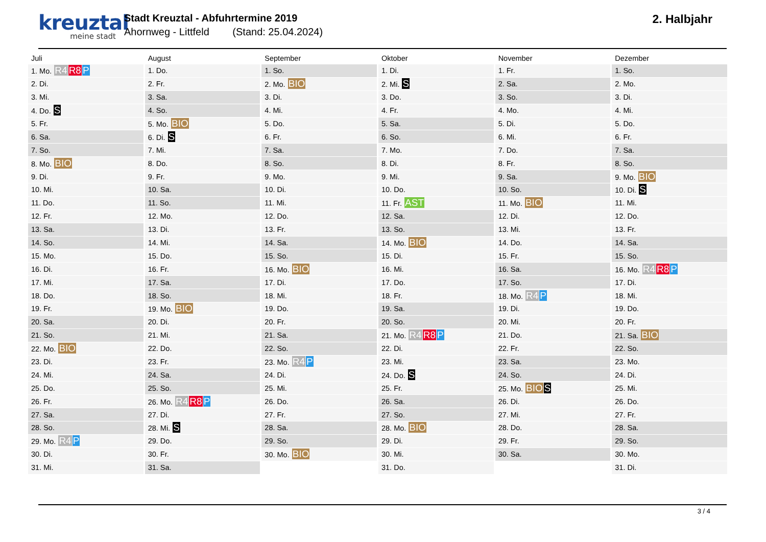kreuztal
meine stadt
Stadt Kreuztal - Abfuhrtermine 2019
Ahornweg - Littfeld (Stand: 25.04.2024)
2. Halbjahr
| Juli | August | September | Oktober | November | Dezember |
| --- | --- | --- | --- | --- | --- |
| 1. Mo. R4 R8 P | 1. Do. | 1. So. | 1. Di. | 1. Fr. | 1. So. |
| 2. Di. | 2. Fr. | 2. Mo. BIO | 2. Mi. S | 2. Sa. | 2. Mo. |
| 3. Mi. | 3. Sa. | 3. Di. | 3. Do. | 3. So. | 3. Di. |
| 4. Do. S | 4. So. | 4. Mi. | 4. Fr. | 4. Mo. | 4. Mi. |
| 5. Fr. | 5. Mo. BIO | 5. Do. | 5. Sa. | 5. Di. | 5. Do. |
| 6. Sa. | 6. Di. S | 6. Fr. | 6. So. | 6. Mi. | 6. Fr. |
| 7. So. | 7. Mi. | 7. Sa. | 7. Mo. | 7. Do. | 7. Sa. |
| 8. Mo. BIO | 8. Do. | 8. So. | 8. Di. | 8. Fr. | 8. So. |
| 9. Di. | 9. Fr. | 9. Mo. | 9. Mi. | 9. Sa. | 9. Mo. BIO |
| 10. Mi. | 10. Sa. | 10. Di. | 10. Do. | 10. So. | 10. Di. S |
| 11. Do. | 11. So. | 11. Mi. | 11. Fr. AST | 11. Mo. BIO | 11. Mi. |
| 12. Fr. | 12. Mo. | 12. Do. | 12. Sa. | 12. Di. | 12. Do. |
| 13. Sa. | 13. Di. | 13. Fr. | 13. So. | 13. Mi. | 13. Fr. |
| 14. So. | 14. Mi. | 14. Sa. | 14. Mo. BIO | 14. Do. | 14. Sa. |
| 15. Mo. | 15. Do. | 15. So. | 15. Di. | 15. Fr. | 15. So. |
| 16. Di. | 16. Fr. | 16. Mo. BIO | 16. Mi. | 16. Sa. | 16. Mo. R4 R8 P |
| 17. Mi. | 17. Sa. | 17. Di. | 17. Do. | 17. So. | 17. Di. |
| 18. Do. | 18. So. | 18. Mi. | 18. Fr. | 18. Mo. R4 P | 18. Mi. |
| 19. Fr. | 19. Mo. BIO | 19. Do. | 19. Sa. | 19. Di. | 19. Do. |
| 20. Sa. | 20. Di. | 20. Fr. | 20. So. | 20. Mi. | 20. Fr. |
| 21. So. | 21. Mi. | 21. Sa. | 21. Mo. R4 R8 P | 21. Do. | 21. Sa. BIO |
| 22. Mo. BIO | 22. Do. | 22. So. | 22. Di. | 22. Fr. | 22. So. |
| 23. Di. | 23. Fr. | 23. Mo. R4 P | 23. Mi. | 23. Sa. | 23. Mo. |
| 24. Mi. | 24. Sa. | 24. Di. | 24. Do. S | 24. So. | 24. Di. |
| 25. Do. | 25. So. | 25. Mi. | 25. Fr. | 25. Mo. BIO S | 25. Mi. |
| 26. Fr. | 26. Mo. R4 R8 P | 26. Do. | 26. Sa. | 26. Di. | 26. Do. |
| 27. Sa. | 27. Di. | 27. Fr. | 27. So. | 27. Mi. | 27. Fr. |
| 28. So. | 28. Mi. S | 28. Sa. | 28. Mo. BIO | 28. Do. | 28. Sa. |
| 29. Mo. R4 P | 29. Do. | 29. So. | 29. Di. | 29. Fr. | 29. So. |
| 30. Di. | 30. Fr. | 30. Mo. BIO | 30. Mi. | 30. Sa. | 30. Mo. |
| 31. Mi. | 31. Sa. | | 31. Do. | | 31. Di. |
3 / 4